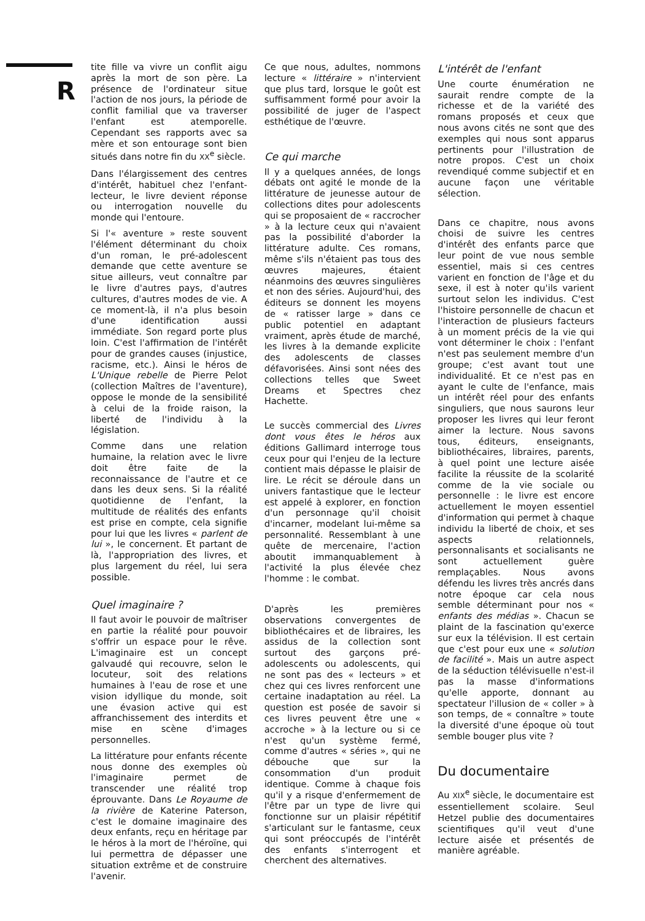R
tite fille va vivre un conflit aigu après la mort de son père. La présence de l'ordinateur situe l'action de nos jours, la période de conflit familial que va traverser l'enfant est atemporelle. Cependant ses rapports avec sa mère et son entourage sont bien situés dans notre fin du XX<sup>e</sup> siècle.
Dans l'élargissement des centres d'intérêt, habituel chez l'enfant-lecteur, le livre devient réponse ou interrogation nouvelle du monde qui l'entoure.
Si l'« aventure » reste souvent l'élément déterminant du choix d'un roman, le pré-adolescent demande que cette aventure se situe ailleurs, veut connaître par le livre d'autres pays, d'autres cultures, d'autres modes de vie. A ce moment-là, il n'a plus besoin d'une identification aussi immédiate. Son regard porte plus loin. C'est l'affirmation de l'intérêt pour de grandes causes (injustice, racisme, etc.). Ainsi le héros de L'Unique rebelle de Pierre Pelot (collection Maîtres de l'aventure), oppose le monde de la sensibilité à celui de la froide raison, la liberté de l'individu à la législation.
Comme dans une relation humaine, la relation avec le livre doit être faite de la reconnaissance de l'autre et ce dans les deux sens. Si la réalité quotidienne de l'enfant, la multitude de réalités des enfants est prise en compte, cela signifie pour lui que les livres « parlent de lui », le concernent. Et partant de là, l'appropriation des livres, et plus largement du réel, lui sera possible.
Quel imaginaire ?
Il faut avoir le pouvoir de maîtriser en partie la réalité pour pouvoir s'offrir un espace pour le rêve. L'imaginaire est un concept galvaudé qui recouvre, selon le locuteur, soit des relations humaines à l'eau de rose et une vision idyllique du monde, soit une évasion active qui est affranchissement des interdits et mise en scène d'images personnelles.
La littérature pour enfants récente nous donne des exemples où l'imaginaire permet de transcender une réalité trop éprouvante. Dans Le Royaume de la rivière de Katerine Paterson, c'est le domaine imaginaire des deux enfants, reçu en héritage par le héros à la mort de l'héroïne, qui lui permettra de dépasser une situation extrême et de construire l'avenir.
Ce que nous, adultes, nommons lecture « littéraire » n'intervient que plus tard, lorsque le goût est suffisamment formé pour avoir la possibilité de juger de l'aspect esthétique de l'œuvre.
Ce qui marche
Il y a quelques années, de longs débats ont agité le monde de la littérature de jeunesse autour de collections dites pour adolescents qui se proposaient de « raccrocher » à la lecture ceux qui n'avaient pas la possibilité d'aborder la littérature adulte. Ces romans, même s'ils n'étaient pas tous des œuvres majeures, étaient néanmoins des œuvres singulières et non des séries. Aujourd'hui, des éditeurs se donnent les moyens de « ratisser large » dans ce public potentiel en adaptant vraiment, après étude de marché, les livres à la demande explicite des adolescents de classes défavorisées. Ainsi sont nées des collections telles que Sweet Dreams et Spectres chez Hachette.
Le succès commercial des Livres dont vous êtes le héros aux éditions Gallimard interroge tous ceux pour qui l'enjeu de la lecture contient mais dépasse le plaisir de lire. Le récit se déroule dans un univers fantastique que le lecteur est appelé à explorer, en fonction d'un personnage qu'il choisit d'incarner, modelant lui-même sa personnalité. Ressemblant à une quête de mercenaire, l'action aboutit immanquablement à l'activité la plus élevée chez l'homme : le combat.
D'après les premières observations convergentes de bibliothécaires et de libraires, les assidus de la collection sont surtout des garçons pré-adolescents ou adolescents, qui ne sont pas des « lecteurs » et chez qui ces livres renforcent une certaine inadaptation au réel. La question est posée de savoir si ces livres peuvent être une « accroche » à la lecture ou si ce n'est qu'un système fermé, comme d'autres « séries », qui ne débouche que sur la consommation d'un produit identique. Comme à chaque fois qu'il y a risque d'enfermement de l'être par un type de livre qui fonctionne sur un plaisir répétitif s'articulant sur le fantasme, ceux qui sont préoccupés de l'intérêt des enfants s'interrogent et cherchent des alternatives.
L'intérêt de l'enfant
Une courte énumération ne saurait rendre compte de la richesse et de la variété des romans proposés et ceux que nous avons cités ne sont que des exemples qui nous sont apparus pertinents pour l'illustration de notre propos. C'est un choix revendiqué comme subjectif et en aucune façon une véritable sélection.
Dans ce chapitre, nous avons choisi de suivre les centres d'intérêt des enfants parce que leur point de vue nous semble essentiel, mais si ces centres varient en fonction de l'âge et du sexe, il est à noter qu'ils varient surtout selon les individus. C'est l'histoire personnelle de chacun et l'interaction de plusieurs facteurs à un moment précis de la vie qui vont déterminer le choix : l'enfant n'est pas seulement membre d'un groupe; c'est avant tout une individualité. Et ce n'est pas en ayant le culte de l'enfance, mais un intérêt réel pour des enfants singuliers, que nous saurons leur proposer les livres qui leur feront aimer la lecture. Nous savons tous, éditeurs, enseignants, bibliothécaires, libraires, parents, à quel point une lecture aisée facilite la réussite de la scolarité comme de la vie sociale ou personnelle : le livre est encore actuellement le moyen essentiel d'information qui permet à chaque individu la liberté de choix, et ses aspects relationnels, personnalisants et socialisants ne sont actuellement guère remplaçables. Nous avons défendu les livres très ancrés dans notre époque car cela nous semble déterminant pour nos « enfants des médias ». Chacun se plaint de la fascination qu'exerce sur eux la télévision. Il est certain que c'est pour eux une « solution de facilité ». Mais un autre aspect de la séduction télévisuelle n'est-il pas la masse d'informations qu'elle apporte, donnant au spectateur l'illusion de « coller » à son temps, de « connaître » toute la diversité d'une époque où tout semble bouger plus vite ?
Du documentaire
Au XIX<sup>e</sup> siècle, le documentaire est essentiellement scolaire. Seul Hetzel publie des documentaires scientifiques qu'il veut d'une lecture aisée et présentés de manière agréable.